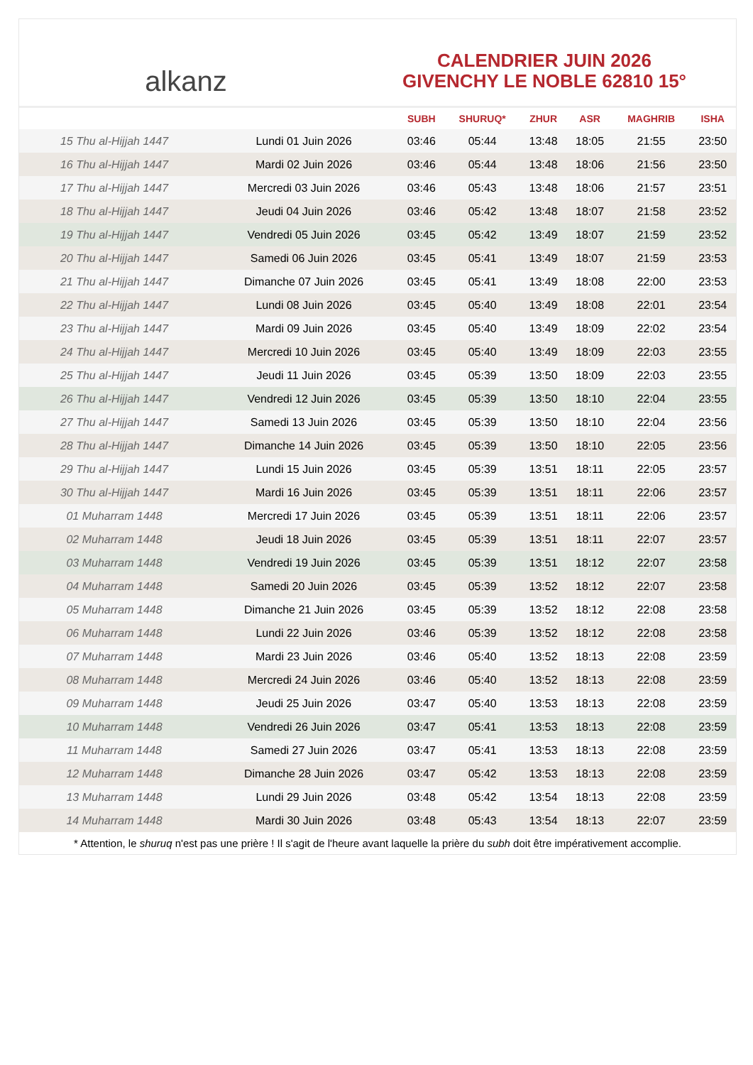alkanz
CALENDRIER JUIN 2026
GIVENCHY LE NOBLE 62810 15°
| | | SUBH | SHURUQ* | ZHUR | ASR | MAGHRIB | ISHA |
| --- | --- | --- | --- | --- | --- | --- | --- |
| 15 Thu al-Hijjah 1447 | Lundi 01 Juin 2026 | 03:46 | 05:44 | 13:48 | 18:05 | 21:55 | 23:50 |
| 16 Thu al-Hijjah 1447 | Mardi 02 Juin 2026 | 03:46 | 05:44 | 13:48 | 18:06 | 21:56 | 23:50 |
| 17 Thu al-Hijjah 1447 | Mercredi 03 Juin 2026 | 03:46 | 05:43 | 13:48 | 18:06 | 21:57 | 23:51 |
| 18 Thu al-Hijjah 1447 | Jeudi 04 Juin 2026 | 03:46 | 05:42 | 13:48 | 18:07 | 21:58 | 23:52 |
| 19 Thu al-Hijjah 1447 | Vendredi 05 Juin 2026 | 03:45 | 05:42 | 13:49 | 18:07 | 21:59 | 23:52 |
| 20 Thu al-Hijjah 1447 | Samedi 06 Juin 2026 | 03:45 | 05:41 | 13:49 | 18:07 | 21:59 | 23:53 |
| 21 Thu al-Hijjah 1447 | Dimanche 07 Juin 2026 | 03:45 | 05:41 | 13:49 | 18:08 | 22:00 | 23:53 |
| 22 Thu al-Hijjah 1447 | Lundi 08 Juin 2026 | 03:45 | 05:40 | 13:49 | 18:08 | 22:01 | 23:54 |
| 23 Thu al-Hijjah 1447 | Mardi 09 Juin 2026 | 03:45 | 05:40 | 13:49 | 18:09 | 22:02 | 23:54 |
| 24 Thu al-Hijjah 1447 | Mercredi 10 Juin 2026 | 03:45 | 05:40 | 13:49 | 18:09 | 22:03 | 23:55 |
| 25 Thu al-Hijjah 1447 | Jeudi 11 Juin 2026 | 03:45 | 05:39 | 13:50 | 18:09 | 22:03 | 23:55 |
| 26 Thu al-Hijjah 1447 | Vendredi 12 Juin 2026 | 03:45 | 05:39 | 13:50 | 18:10 | 22:04 | 23:55 |
| 27 Thu al-Hijjah 1447 | Samedi 13 Juin 2026 | 03:45 | 05:39 | 13:50 | 18:10 | 22:04 | 23:56 |
| 28 Thu al-Hijjah 1447 | Dimanche 14 Juin 2026 | 03:45 | 05:39 | 13:50 | 18:10 | 22:05 | 23:56 |
| 29 Thu al-Hijjah 1447 | Lundi 15 Juin 2026 | 03:45 | 05:39 | 13:51 | 18:11 | 22:05 | 23:57 |
| 30 Thu al-Hijjah 1447 | Mardi 16 Juin 2026 | 03:45 | 05:39 | 13:51 | 18:11 | 22:06 | 23:57 |
| 01 Muharram 1448 | Mercredi 17 Juin 2026 | 03:45 | 05:39 | 13:51 | 18:11 | 22:06 | 23:57 |
| 02 Muharram 1448 | Jeudi 18 Juin 2026 | 03:45 | 05:39 | 13:51 | 18:11 | 22:07 | 23:57 |
| 03 Muharram 1448 | Vendredi 19 Juin 2026 | 03:45 | 05:39 | 13:51 | 18:12 | 22:07 | 23:58 |
| 04 Muharram 1448 | Samedi 20 Juin 2026 | 03:45 | 05:39 | 13:52 | 18:12 | 22:07 | 23:58 |
| 05 Muharram 1448 | Dimanche 21 Juin 2026 | 03:45 | 05:39 | 13:52 | 18:12 | 22:08 | 23:58 |
| 06 Muharram 1448 | Lundi 22 Juin 2026 | 03:46 | 05:39 | 13:52 | 18:12 | 22:08 | 23:58 |
| 07 Muharram 1448 | Mardi 23 Juin 2026 | 03:46 | 05:40 | 13:52 | 18:13 | 22:08 | 23:59 |
| 08 Muharram 1448 | Mercredi 24 Juin 2026 | 03:46 | 05:40 | 13:52 | 18:13 | 22:08 | 23:59 |
| 09 Muharram 1448 | Jeudi 25 Juin 2026 | 03:47 | 05:40 | 13:53 | 18:13 | 22:08 | 23:59 |
| 10 Muharram 1448 | Vendredi 26 Juin 2026 | 03:47 | 05:41 | 13:53 | 18:13 | 22:08 | 23:59 |
| 11 Muharram 1448 | Samedi 27 Juin 2026 | 03:47 | 05:41 | 13:53 | 18:13 | 22:08 | 23:59 |
| 12 Muharram 1448 | Dimanche 28 Juin 2026 | 03:47 | 05:42 | 13:53 | 18:13 | 22:08 | 23:59 |
| 13 Muharram 1448 | Lundi 29 Juin 2026 | 03:48 | 05:42 | 13:54 | 18:13 | 22:08 | 23:59 |
| 14 Muharram 1448 | Mardi 30 Juin 2026 | 03:48 | 05:43 | 13:54 | 18:13 | 22:07 | 23:59 |
* Attention, le shuruq n'est pas une prière ! Il s'agit de l'heure avant laquelle la prière du subh doit être impérativement accomplie.